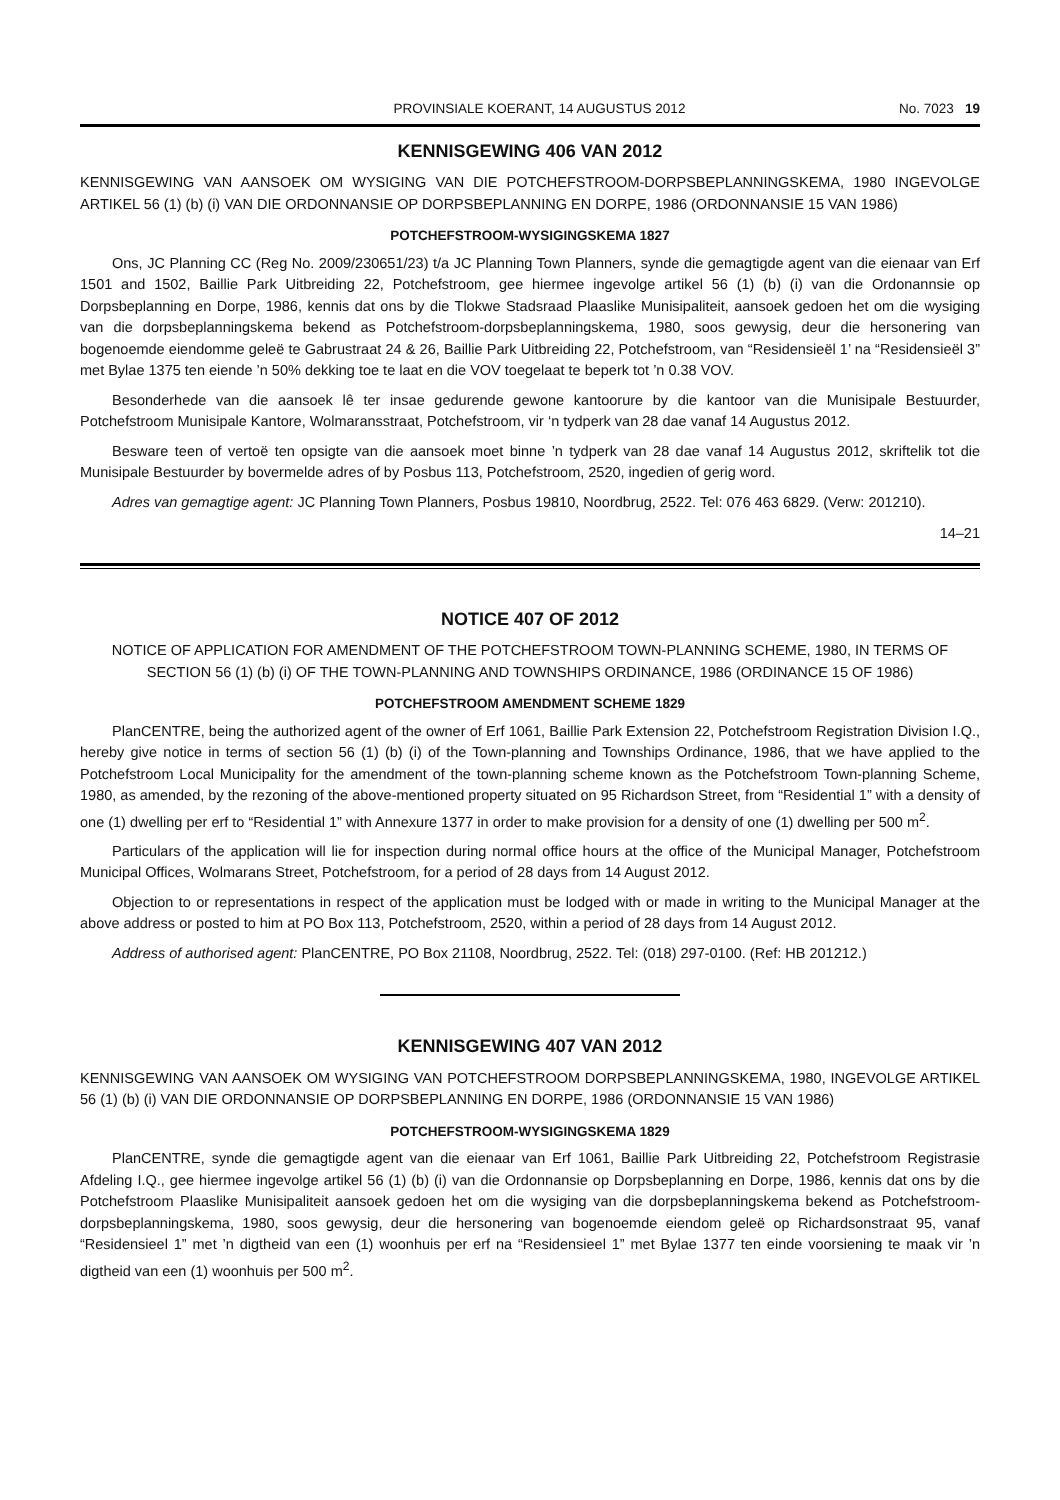PROVINSIALE KOERANT, 14 AUGUSTUS 2012 No. 7023 19
KENNISGEWING 406 VAN 2012
KENNISGEWING VAN AANSOEK OM WYSIGING VAN DIE POTCHEFSTROOM-DORPSBEPLANNINGSKEMA, 1980 INGEVOLGE ARTIKEL 56 (1) (b) (i) VAN DIE ORDONNANSIE OP DORPSBEPLANNING EN DORPE, 1986 (ORDONNANSIE 15 VAN 1986)
POTCHEFSTROOM-WYSIGINGSKEMA 1827
Ons, JC Planning CC (Reg No. 2009/230651/23) t/a JC Planning Town Planners, synde die gemagtigde agent van die eienaar van Erf 1501 and 1502, Baillie Park Uitbreiding 22, Potchefstroom, gee hiermee ingevolge artikel 56 (1) (b) (i) van die Ordonannsie op Dorpsbeplanning en Dorpe, 1986, kennis dat ons by die Tlokwe Stadsraad Plaaslike Munisipaliteit, aansoek gedoen het om die wysiging van die dorpsbeplanningskema bekend as Potchefstroom-dorpsbeplanningskema, 1980, soos gewysig, deur die hersonering van bogenoemde eiendomme geleë te Gabrustraat 24 & 26, Baillie Park Uitbreiding 22, Potchefstroom, van “Residensieël 1’ na “Residensieël 3” met Bylae 1375 ten eiende ’n 50% dekking toe te laat en die VOV toegelaat te beperk tot ’n 0.38 VOV.
Besonderhede van die aansoek lê ter insae gedurende gewone kantoorure by die kantoor van die Munisipale Bestuurder, Potchefstroom Munisipale Kantore, Wolmaransstraat, Potchefstroom, vir ‘n tydperk van 28 dae vanaf 14 Augustus 2012.
Besware teen of vertoë ten opsigte van die aansoek moet binne ’n tydperk van 28 dae vanaf 14 Augustus 2012, skriftelik tot die Munisipale Bestuurder by bovermelde adres of by Posbus 113, Potchefstroom, 2520, ingedien of gerig word.
Adres van gemagtige agent: JC Planning Town Planners, Posbus 19810, Noordbrug, 2522. Tel: 076 463 6829. (Verw: 201210).
14–21
NOTICE 407 OF 2012
NOTICE OF APPLICATION FOR AMENDMENT OF THE POTCHEFSTROOM TOWN-PLANNING SCHEME, 1980, IN TERMS OF SECTION 56 (1) (b) (i) OF THE TOWN-PLANNING AND TOWNSHIPS ORDINANCE, 1986 (ORDINANCE 15 OF 1986)
POTCHEFSTROOM AMENDMENT SCHEME 1829
PlanCENTRE, being the authorized agent of the owner of Erf 1061, Baillie Park Extension 22, Potchefstroom Registration Division I.Q., hereby give notice in terms of section 56 (1) (b) (i) of the Town-planning and Townships Ordinance, 1986, that we have applied to the Potchefstroom Local Municipality for the amendment of the town-planning scheme known as the Potchefstroom Town-planning Scheme, 1980, as amended, by the rezoning of the above-mentioned property situated on 95 Richardson Street, from “Residential 1” with a density of one (1) dwelling per erf to “Residential 1” with Annexure 1377 in order to make provision for a density of one (1) dwelling per 500 m<sup>2</sup>.
Particulars of the application will lie for inspection during normal office hours at the office of the Municipal Manager, Potchefstroom Municipal Offices, Wolmarans Street, Potchefstroom, for a period of 28 days from 14 August 2012.
Objection to or representations in respect of the application must be lodged with or made in writing to the Municipal Manager at the above address or posted to him at PO Box 113, Potchefstroom, 2520, within a period of 28 days from 14 August 2012.
Address of authorised agent: PlanCENTRE, PO Box 21108, Noordbrug, 2522. Tel: (018) 297-0100. (Ref: HB 201212.)
KENNISGEWING 407 VAN 2012
KENNISGEWING VAN AANSOEK OM WYSIGING VAN POTCHEFSTROOM DORPSBEPLANNINGSKEMA, 1980, INGEVOLGE ARTIKEL 56 (1) (b) (i) VAN DIE ORDONNANSIE OP DORPSBEPLANNING EN DORPE, 1986 (ORDONNANSIE 15 VAN 1986)
POTCHEFSTROOM-WYSIGINGSKEMA 1829
PlanCENTRE, synde die gemagtigde agent van die eienaar van Erf 1061, Baillie Park Uitbreiding 22, Potchefstroom Registrasie Afdeling I.Q., gee hiermee ingevolge artikel 56 (1) (b) (i) van die Ordonnansie op Dorpsbeplanning en Dorpe, 1986, kennis dat ons by die Potchefstroom Plaaslike Munisipaliteit aansoek gedoen het om die wysiging van die dorpsbeplanningskema bekend as Potchefstroom-dorpsbeplanningskema, 1980, soos gewysig, deur die hersonering van bogenoemde eiendom geleë op Richardsonstraat 95, vanaf “Residensieel 1” met ’n digtheid van een (1) woonhuis per erf na “Residensieel 1” met Bylae 1377 ten einde voorsiening te maak vir ’n digtheid van een (1) woonhuis per 500 m<sup>2</sup>.